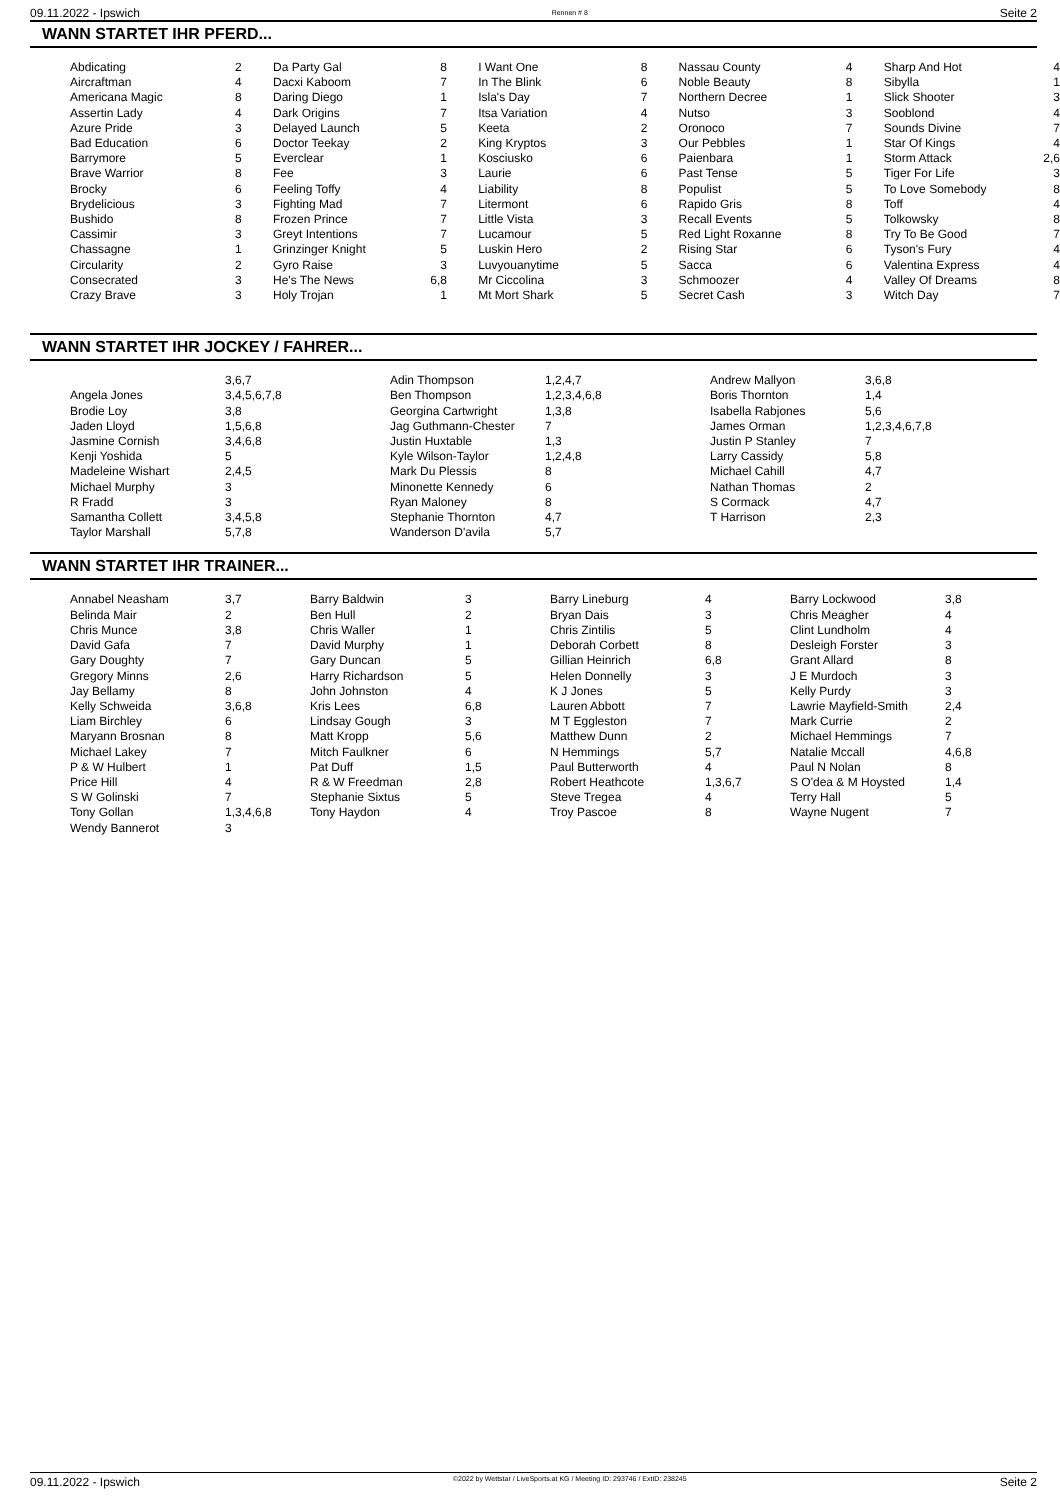09.11.2022 - Ipswich Rennen # 8 Seite 2
WANN STARTET IHR PFERD...
| Abdicating | 2 | | Da Party Gal | 8 | | I Want One | 8 | | Nassau County | 4 | | Sharp And Hot | 4 |
| Aircraftman | 4 | | Dacxi Kaboom | 7 | | In The Blink | 6 | | Noble Beauty | 8 | | Sibylla | 1 |
| Americana Magic | 8 | | Daring Diego | 1 | | Isla's Day | 7 | | Northern Decree | 1 | | Slick Shooter | 3 |
| Assertin Lady | 4 | | Dark Origins | 7 | | Itsa Variation | 4 | | Nutso | 3 | | Sooblond | 4 |
| Azure Pride | 3 | | Delayed Launch | 5 | | Keeta | 2 | | Oronoco | 7 | | Sounds Divine | 7 |
| Bad Education | 6 | | Doctor Teekay | 2 | | King Kryptos | 3 | | Our Pebbles | 1 | | Star Of Kings | 4 |
| Barrymore | 5 | | Everclear | 1 | | Kosciusko | 6 | | Paienbara | 1 | | Storm Attack | 2,6 |
| Brave Warrior | 8 | | Fee | 3 | | Laurie | 6 | | Past Tense | 5 | | Tiger For Life | 3 |
| Brocky | 6 | | Feeling Toffy | 4 | | Liability | 8 | | Populist | 5 | | To Love Somebody | 8 |
| Brydelicious | 3 | | Fighting Mad | 7 | | Litermont | 6 | | Rapido Gris | 8 | | Toff | 4 |
| Bushido | 8 | | Frozen Prince | 7 | | Little Vista | 3 | | Recall Events | 5 | | Tolkowsky | 8 |
| Cassimir | 3 | | Greyt Intentions | 7 | | Lucamour | 5 | | Red Light Roxanne | 8 | | Try To Be Good | 7 |
| Chassagne | 1 | | Grinzinger Knight | 5 | | Luskin Hero | 2 | | Rising Star | 6 | | Tyson's Fury | 4 |
| Circularity | 2 | | Gyro Raise | 3 | | Luvyouanytime | 5 | | Sacca | 6 | | Valentina Express | 4 |
| Consecrated | 3 | | He's The News | 6,8 | | Mr Ciccolina | 3 | | Schmoozer | 4 | | Valley Of Dreams | 8 |
| Crazy Brave | 3 | | Holy Trojan | 1 | | Mt Mort Shark | 5 | | Secret Cash | 3 | | Witch Day | 7 |
WANN STARTET IHR JOCKEY / FAHRER...
| | 3,6,7 | Adin Thompson | 1,2,4,7 | Andrew Mallyon | 3,6,8 |
| Angela Jones | 3,4,5,6,7,8 | Ben Thompson | 1,2,3,4,6,8 | Boris Thornton | 1,4 |
| Brodie Loy | 3,8 | Georgina Cartwright | 1,3,8 | Isabella Rabjones | 5,6 |
| Jaden Lloyd | 1,5,6,8 | Jag Guthmann-Chester | 7 | James Orman | 1,2,3,4,6,7,8 |
| Jasmine Cornish | 3,4,6,8 | Justin Huxtable | 1,3 | Justin P Stanley | 7 |
| Kenji Yoshida | 5 | Kyle Wilson-Taylor | 1,2,4,8 | Larry Cassidy | 5,8 |
| Madeleine Wishart | 2,4,5 | Mark Du Plessis | 8 | Michael Cahill | 4,7 |
| Michael Murphy | 3 | Minonette Kennedy | 6 | Nathan Thomas | 2 |
| R Fradd | 3 | Ryan Maloney | 8 | S Cormack | 4,7 |
| Samantha Collett | 3,4,5,8 | Stephanie Thornton | 4,7 | T Harrison | 2,3 |
| Taylor Marshall | 5,7,8 | Wanderson D'avila | 5,7 | | |
WANN STARTET IHR TRAINER...
| Annabel Neasham | 3,7 | Barry Baldwin | 3 | Barry Lineburg | 4 | Barry Lockwood | 3,8 |
| Belinda Mair | 2 | Ben Hull | 2 | Bryan Dais | 3 | Chris Meagher | 4 |
| Chris Munce | 3,8 | Chris Waller | 1 | Chris Zintilis | 5 | Clint Lundholm | 4 |
| David Gafa | 7 | David Murphy | 1 | Deborah Corbett | 8 | Desleigh Forster | 3 |
| Gary Doughty | 7 | Gary Duncan | 5 | Gillian Heinrich | 6,8 | Grant Allard | 8 |
| Gregory Minns | 2,6 | Harry Richardson | 5 | Helen Donnelly | 3 | J E Murdoch | 3 |
| Jay Bellamy | 8 | John Johnston | 4 | K J Jones | 5 | Kelly Purdy | 3 |
| Kelly Schweida | 3,6,8 | Kris Lees | 6,8 | Lauren Abbott | 7 | Lawrie Mayfield-Smith | 2,4 |
| Liam Birchley | 6 | Lindsay Gough | 3 | M T Eggleston | 7 | Mark Currie | 2 |
| Maryann Brosnan | 8 | Matt Kropp | 5,6 | Matthew Dunn | 2 | Michael Hemmings | 7 |
| Michael Lakey | 7 | Mitch Faulkner | 6 | N Hemmings | 5,7 | Natalie Mccall | 4,6,8 |
| P & W Hulbert | 1 | Pat Duff | 1,5 | Paul Butterworth | 4 | Paul N Nolan | 8 |
| Price Hill | 4 | R & W Freedman | 2,8 | Robert Heathcote | 1,3,6,7 | S O'dea & M Hoysted | 1,4 |
| S W Golinski | 7 | Stephanie Sixtus | 5 | Steve Tregea | 4 | Terry Hall | 5 |
| Tony Gollan | 1,3,4,6,8 | Tony Haydon | 4 | Troy Pascoe | 8 | Wayne Nugent | 7 |
| Wendy Bannerot | 3 | | | | | | |
09.11.2022 - Ipswich ©2022 by Wettstar / LiveSports.at KG / Meeting ID: 293746 / ExtID: 238245 Seite 2